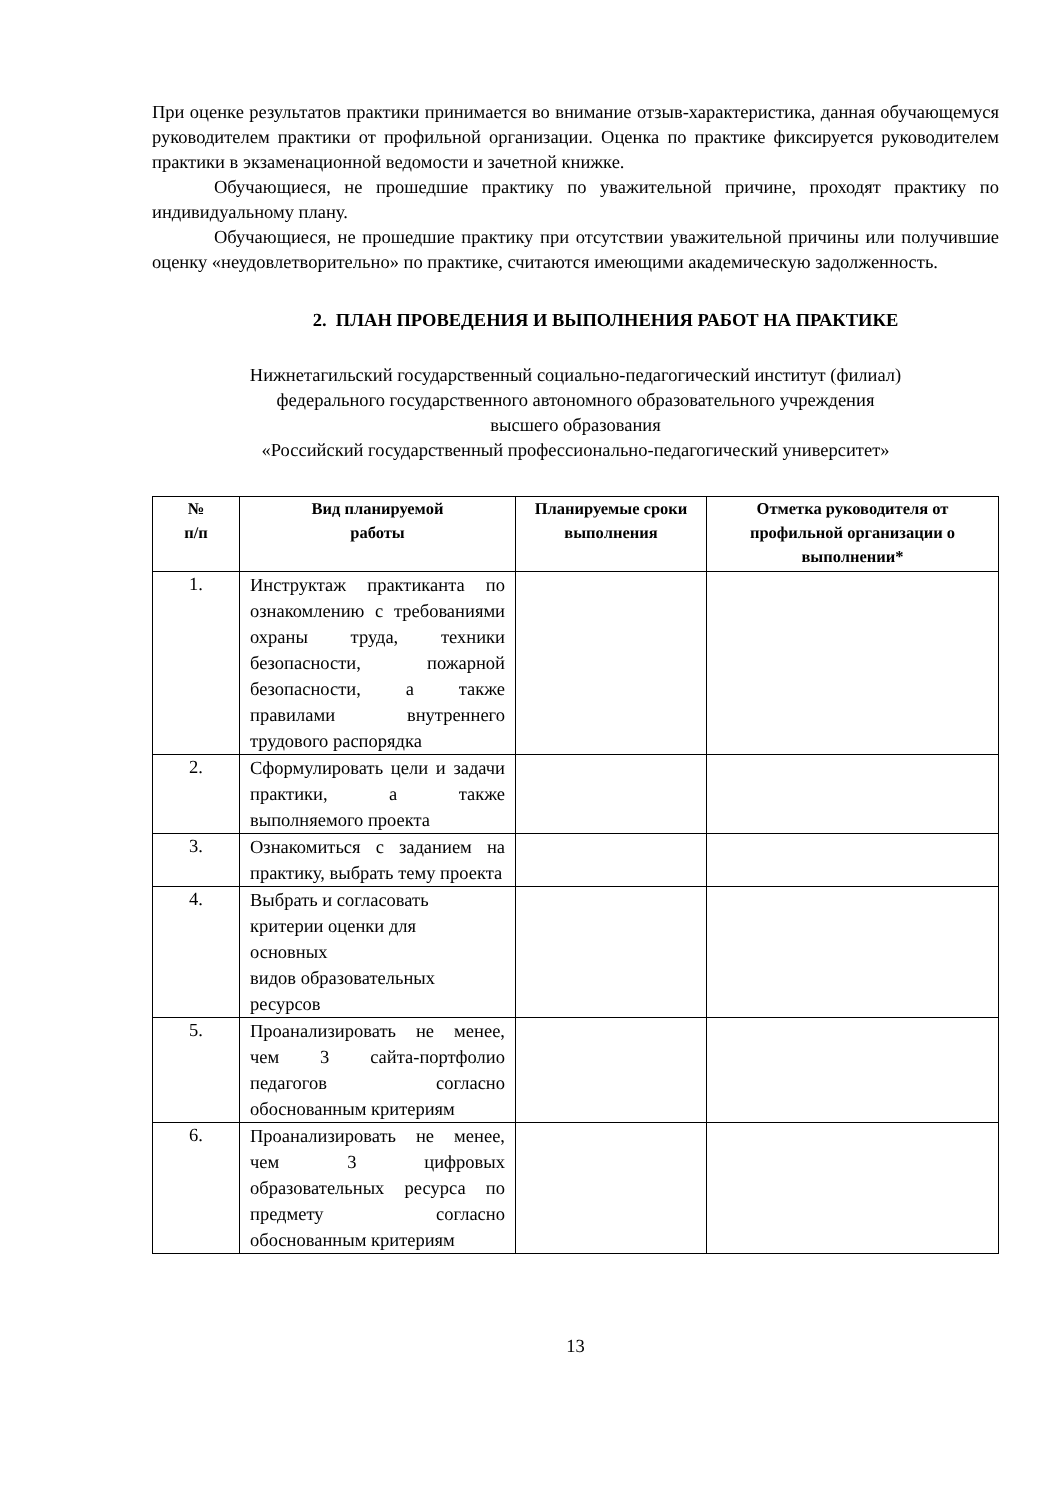При оценке результатов практики принимается во внимание отзыв-характеристика, данная обучающемуся руководителем практики от профильной организации. Оценка по практике фиксируется руководителем практики в экзаменационной ведомости и зачетной книжке.
Обучающиеся, не прошедшие практику по уважительной причине, проходят практику по индивидуальному плану.
Обучающиеся, не прошедшие практику при отсутствии уважительной причины или получившие оценку «неудовлетворительно» по практике, считаются имеющими академическую задолженность.
2. ПЛАН ПРОВЕДЕНИЯ И ВЫПОЛНЕНИЯ РАБОТ НА ПРАКТИКЕ
Нижнетагильский государственный социально-педагогический институт (филиал)
федерального государственного автономного образовательного учреждения
высшего образования
«Российский государственный профессионально-педагогический университет»
| № п/п | Вид планируемой работы | Планируемые сроки выполнения | Отметка руководителя от профильной организации о выполнении* |
| --- | --- | --- | --- |
| 1. | Инструктаж практиканта по ознакомлению с требованиями охраны труда, техники безопасности, пожарной безопасности, а также правилами внутреннего трудового распорядка | | |
| 2. | Сформулировать цели и задачи практики, а также выполняемого проекта | | |
| 3. | Ознакомиться с заданием на практику, выбрать тему проекта | | |
| 4. | Выбрать и согласовать критерии оценки для основных видов образовательных ресурсов | | |
| 5. | Проанализировать не менее, чем 3 сайта-портфолио педагогов согласно обоснованным критериям | | |
| 6. | Проанализировать не менее, чем 3 цифровых образовательных ресурса по предмету согласно обоснованным критериям | | |
13